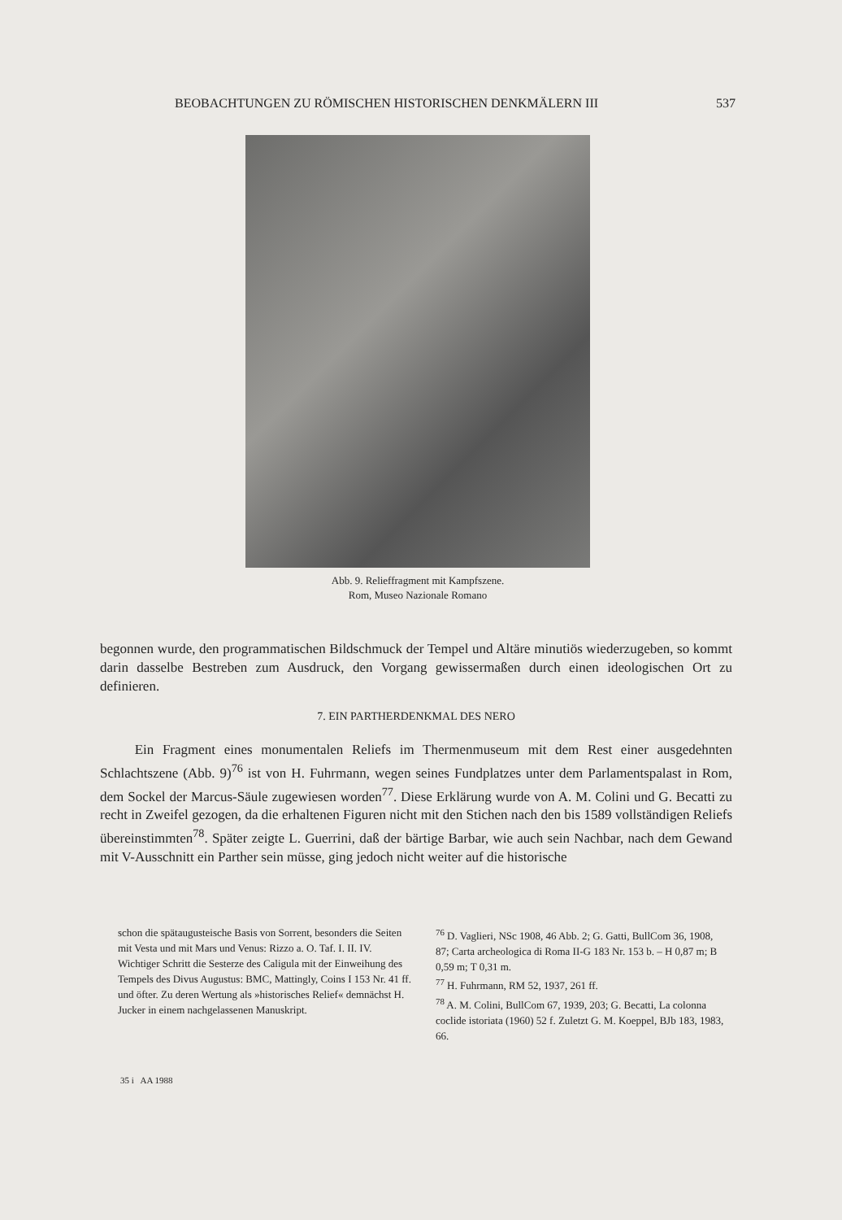BEOBACHTUNGEN ZU RÖMISCHEN HISTORISCHEN DENKMÄLERN III 537
Abb. 9. Relieffragment mit Kampfszene.
Rom, Museo Nazionale Romano
begonnen wurde, den programmatischen Bildschmuck der Tempel und Altäre minutiös wiederzugeben, so kommt darin dasselbe Bestreben zum Ausdruck, den Vorgang gewissermaßen durch einen ideologischen Ort zu definieren.
7. EIN PARTHERDENKMAL DES NERO
Ein Fragment eines monumentalen Reliefs im Thermenmuseum mit dem Rest einer ausgedehnten Schlachtszene (Abb. 9)<sup>76</sup> ist von H. Fuhrmann, wegen seines Fundplatzes unter dem Parlamentspalast in Rom, dem Sockel der Marcus-Säule zugewiesen worden<sup>77</sup>. Diese Erklärung wurde von A. M. Colini und G. Becatti zu recht in Zweifel gezogen, da die erhaltenen Figuren nicht mit den Stichen nach den bis 1589 vollständigen Reliefs übereinstimmten<sup>78</sup>. Später zeigte L. Guerrini, daß der bärtige Barbar, wie auch sein Nachbar, nach dem Gewand mit V-Ausschnitt ein Parther sein müsse, ging jedoch nicht weiter auf die historische
schon die spätaugusteische Basis von Sorrent, besonders die Seiten mit Vesta und mit Mars und Venus: Rizzo a. O. Taf. I. II. IV. Wichtiger Schritt die Sesterze des Caligula mit der Einweihung des Tempels des Divus Augustus: BMC, Mattingly, Coins I 153 Nr. 41 ff. und öfter. Zu deren Wertung als »historisches Relief« demnächst H. Jucker in einem nachgelassenen Manuskript.
<sup>76</sup> D. Vaglieri, NSc 1908, 46 Abb. 2; G. Gatti, BullCom 36, 1908, 87; Carta archeologica di Roma II-G 183 Nr. 153 b. – H 0,87 m; B 0,59 m; T 0,31 m.
<sup>77</sup> H. Fuhrmann, RM 52, 1937, 261 ff.
<sup>78</sup> A. M. Colini, BullCom 67, 1939, 203; G. Becatti, La colonna coclide istoriata (1960) 52 f. Zuletzt G. M. Koeppel, BJb 183, 1983, 66.
35 i AA 1988